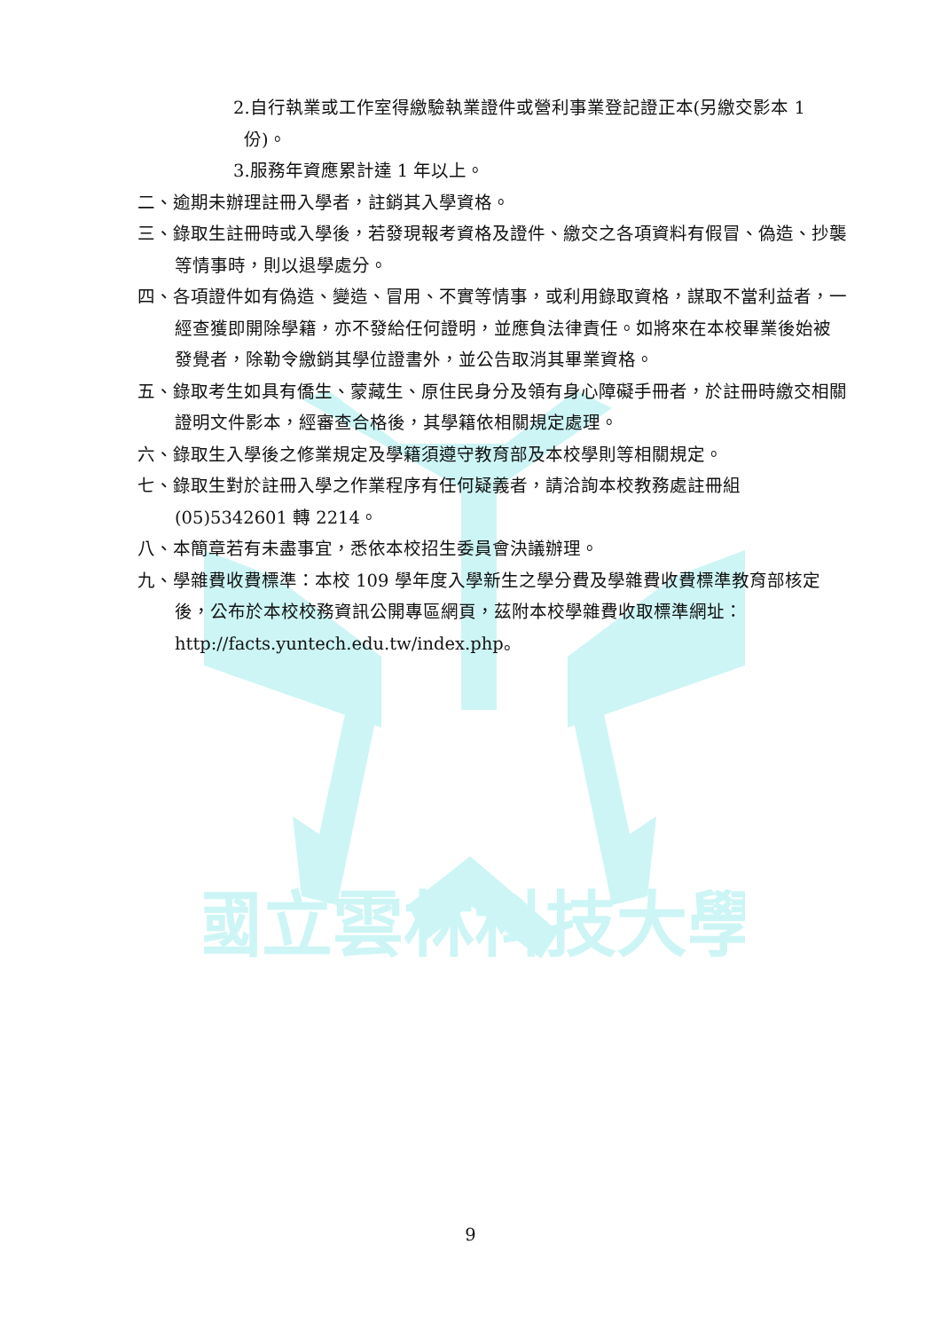國立雲林科技大學
2.自行執業或工作室得繳驗執業證件或營利事業登記證正本(另繳交影本 1 份)。
3.服務年資應累計達 1 年以上。
二、逾期未辦理註冊入學者，註銷其入學資格。
三、錄取生註冊時或入學後，若發現報考資格及證件、繳交之各項資料有假冒、偽造、抄襲等情事時，則以退學處分。
四、各項證件如有偽造、變造、冒用、不實等情事，或利用錄取資格，謀取不當利益者，一經查獲即開除學籍，亦不發給任何證明，並應負法律責任。如將來在本校畢業後始被發覺者，除勒令繳銷其學位證書外，並公告取消其畢業資格。
五、錄取考生如具有僑生、蒙藏生、原住民身分及領有身心障礙手冊者，於註冊時繳交相關證明文件影本，經審查合格後，其學籍依相關規定處理。
六、錄取生入學後之修業規定及學籍須遵守教育部及本校學則等相關規定。
七、錄取生對於註冊入學之作業程序有任何疑義者，請洽詢本校教務處註冊組(05)5342601 轉 2214。
八、本簡章若有未盡事宜，悉依本校招生委員會決議辦理。
九、學雜費收費標準：本校 109 學年度入學新生之學分費及學雜費收費標準教育部核定後，公布於本校校務資訊公開專區網頁，茲附本校學雜費收取標準網址：http://facts.yuntech.edu.tw/index.php。
9